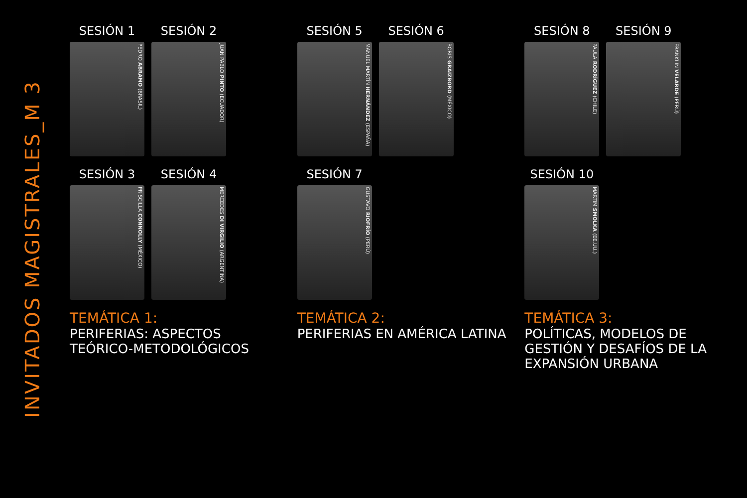INVITADOS MAGISTRALES_M 3
SESIÓN 1
PEDRO ABRAMO (BRASIL)
SESIÓN 2
JUAN PABLO PINTO (ECUADOR)
SESIÓN 3
PRISCILLA CONNOLLY (MÉXICO)
SESIÓN 4
MERCEDES DI VIRGILIO (ARGENTINA)
TEMÁTICA 1:
PERIFERIAS: ASPECTOS TEÓRICO-METODOLÓGICOS
SESIÓN 5
MANUEL MARTÍN HERNÁNDEZ (ESPAÑA)
SESIÓN 6
BORIS GRAIZBORD (MÉXICO)
SESIÓN 7
GUSTAVO RIOFRÍO (PERÚ)
TEMÁTICA 2:
PERIFERIAS EN AMÉRICA LATINA
SESIÓN 8
PAULA RODRÍGUEZ (CHILE)
SESIÓN 9
FRANKLIN VELARDE (PERÚ)
SESIÓN 10
MARTIM SMOLKA (EE.UU.)
TEMÁTICA 3:
POLÍTICAS, MODELOS DE GESTIÓN Y DESAFÍOS DE LA EXPANSIÓN URBANA